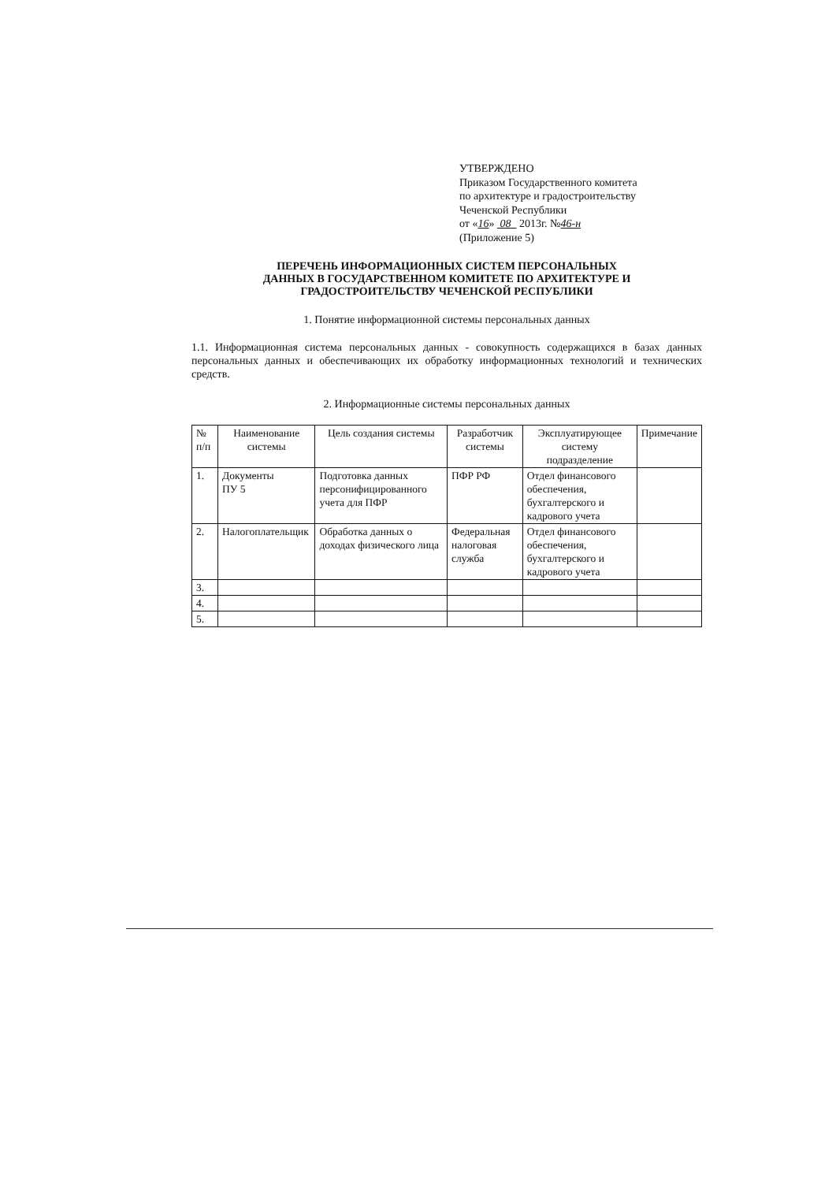УТВЕРЖДЕНО
Приказом Государственного комитета
по архитектуре и градостроительству
Чеченской Республики
от «16» 08 2013г. №46-н
(Приложение 5)
ПЕРЕЧЕНЬ ИНФОРМАЦИОННЫХ СИСТЕМ ПЕРСОНАЛЬНЫХ
ДАННЫХ В ГОСУДАРСТВЕННОМ КОМИТЕТЕ ПО АРХИТЕКТУРЕ И
ГРАДОСТРОИТЕЛЬСТВУ ЧЕЧЕНСКОЙ РЕСПУБЛИКИ
1. Понятие информационной системы персональных данных
1.1. Информационная система персональных данных - совокупность содержащихся в базах данных персональных данных и обеспечивающих их обработку информационных технологий и технических средств.
2. Информационные системы персональных данных
| № п/п | Наименование системы | Цель создания системы | Разработчик системы | Эксплуатирующее систему подразделение | Примечание |
| --- | --- | --- | --- | --- | --- |
| 1. | Документы ПУ 5 | Подготовка данных персонифицированного учета для ПФР | ПФР РФ | Отдел финансового обеспечения, бухгалтерского и кадрового учета | |
| 2. | Налогоплательщик | Обработка данных о доходах физического лица | Федеральная налоговая служба | Отдел финансового обеспечения, бухгалтерского и кадрового учета | |
| 3. | | | | | |
| 4. | | | | | |
| 5. | | | | | |